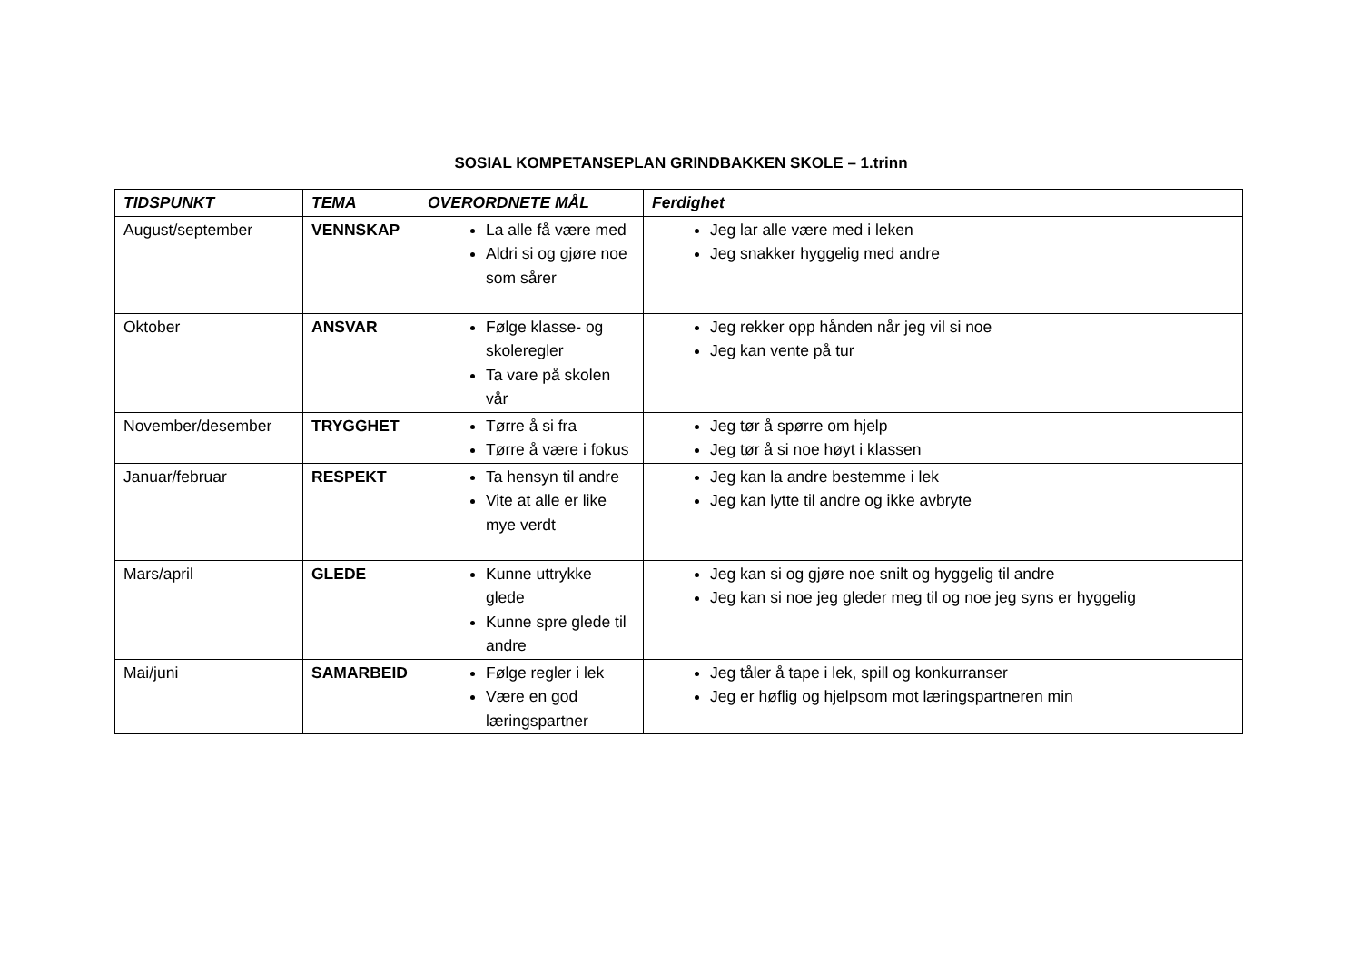SOSIAL KOMPETANSEPLAN GRINDBAKKEN SKOLE – 1.trinn
| TIDSPUNKT | TEMA | OVERORDNETE MÅL | Ferdighet |
| --- | --- | --- | --- |
| August/september | VENNSKAP | La alle få være med Aldri si og gjøre noe som sårer | Jeg lar alle være med i leken Jeg snakker hyggelig med andre |
| Oktober | ANSVAR | Følge klasse- og skoleregler Ta vare på skolen vår | Jeg rekker opp hånden når jeg vil si noe Jeg kan vente på tur |
| November/desember | TRYGGHET | Tørre å si fra Tørre å være i fokus | Jeg tør å spørre om hjelp Jeg tør å si noe høyt i klassen |
| Januar/februar | RESPEKT | Ta hensyn til andre Vite at alle er like mye verdt | Jeg kan la andre bestemme i lek Jeg kan lytte til andre og ikke avbryte |
| Mars/april | GLEDE | Kunne uttrykke glede Kunne spre glede til andre | Jeg kan si og gjøre noe snilt og hyggelig til andre Jeg kan si noe jeg gleder meg til og noe jeg syns er hyggelig |
| Mai/juni | SAMARBEID | Følge regler i lek Være en god læringspartner | Jeg tåler å tape i lek, spill og konkurranser Jeg er høflig og hjelpsom mot læringspartneren min |